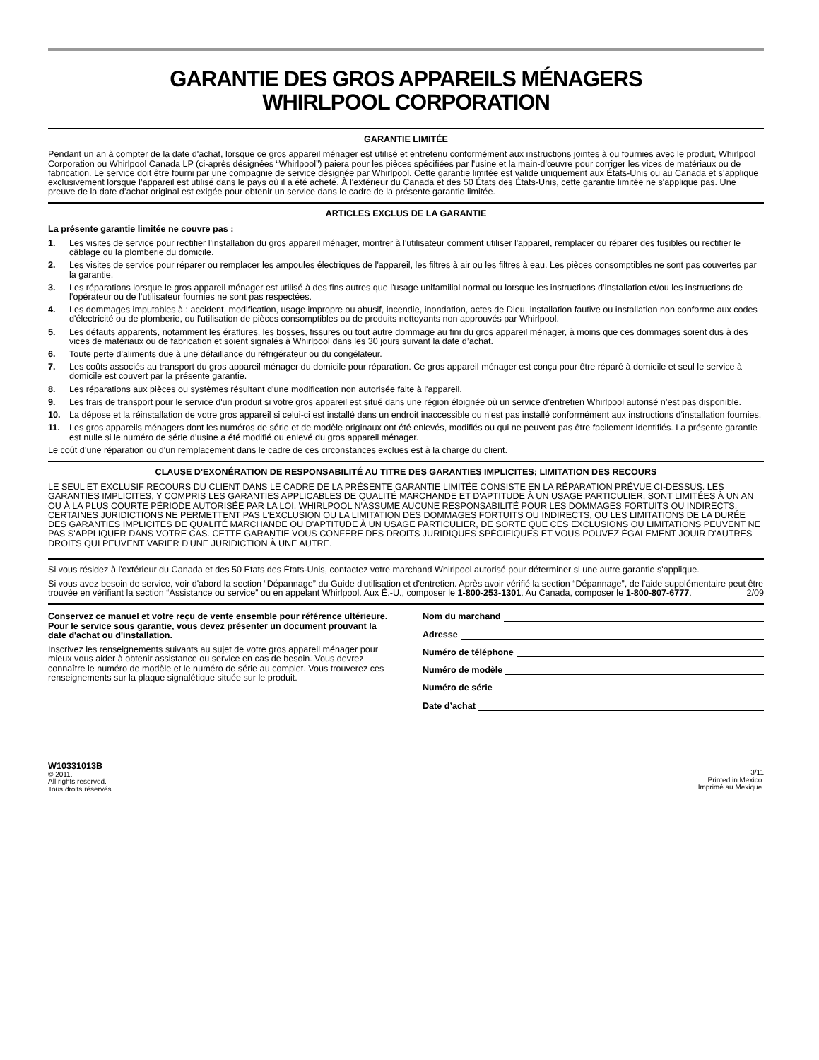GARANTIE DES GROS APPAREILS MÉNAGERS
WHIRLPOOL CORPORATION
GARANTIE LIMITÉE
Pendant un an à compter de la date d'achat, lorsque ce gros appareil ménager est utilisé et entretenu conformément aux instructions jointes à ou fournies avec le produit, Whirlpool Corporation ou Whirlpool Canada LP (ci-après désignées “Whirlpool”) paiera pour les pièces spécifiées par l'usine et la main-d'œuvre pour corriger les vices de matériaux ou de fabrication. Le service doit être fourni par une compagnie de service désignée par Whirlpool. Cette garantie limitée est valide uniquement aux États-Unis ou au Canada et s’applique exclusivement lorsque l’appareil est utilisé dans le pays où il a été acheté. À l'extérieur du Canada et des 50 États des États-Unis, cette garantie limitée ne s'applique pas. Une preuve de la date d’achat original est exigée pour obtenir un service dans le cadre de la présente garantie limitée.
ARTICLES EXCLUS DE LA GARANTIE
La présente garantie limitée ne couvre pas :
1. Les visites de service pour rectifier l'installation du gros appareil ménager, montrer à l'utilisateur comment utiliser l'appareil, remplacer ou réparer des fusibles ou rectifier le câblage ou la plomberie du domicile.
2. Les visites de service pour réparer ou remplacer les ampoules électriques de l'appareil, les filtres à air ou les filtres à eau. Les pièces consomptibles ne sont pas couvertes par la garantie.
3. Les réparations lorsque le gros appareil ménager est utilisé à des fins autres que l'usage unifamilial normal ou lorsque les instructions d’installation et/ou les instructions de l’opérateur ou de l’utilisateur fournies ne sont pas respectées.
4. Les dommages imputables à : accident, modification, usage impropre ou abusif, incendie, inondation, actes de Dieu, installation fautive ou installation non conforme aux codes d'électricité ou de plomberie, ou l'utilisation de pièces consomptibles ou de produits nettoyants non approuvés par Whirlpool.
5. Les défauts apparents, notamment les éraflures, les bosses, fissures ou tout autre dommage au fini du gros appareil ménager, à moins que ces dommages soient dus à des vices de matériaux ou de fabrication et soient signalés à Whirlpool dans les 30 jours suivant la date d’achat.
6. Toute perte d'aliments due à une défaillance du réfrigérateur ou du congélateur.
7. Les coûts associés au transport du gros appareil ménager du domicile pour réparation. Ce gros appareil ménager est conçu pour être réparé à domicile et seul le service à domicile est couvert par la présente garantie.
8. Les réparations aux pièces ou systèmes résultant d'une modification non autorisée faite à l'appareil.
9. Les frais de transport pour le service d'un produit si votre gros appareil est situé dans une région éloignée où un service d’entretien Whirlpool autorisé n’est pas disponible.
10. La dépose et la réinstallation de votre gros appareil si celui-ci est installé dans un endroit inaccessible ou n'est pas installé conformément aux instructions d'installation fournies.
11. Les gros appareils ménagers dont les numéros de série et de modèle originaux ont été enlevés, modifiés ou qui ne peuvent pas être facilement identifiés. La présente garantie est nulle si le numéro de série d’usine a été modifié ou enlevé du gros appareil ménager.
Le coût d’une réparation ou d'un remplacement dans le cadre de ces circonstances exclues est à la charge du client.
CLAUSE D'EXONÉRATION DE RESPONSABILITÉ AU TITRE DES GARANTIES IMPLICITES; LIMITATION DES RECOURS
LE SEUL ET EXCLUSIF RECOURS DU CLIENT DANS LE CADRE DE LA PRÉSENTE GARANTIE LIMITÉE CONSISTE EN LA RÉPARATION PRÉVUE CI-DESSUS. LES GARANTIES IMPLICITES, Y COMPRIS LES GARANTIES APPLICABLES DE QUALITÉ MARCHANDE ET D'APTITUDE À UN USAGE PARTICULIER, SONT LIMITÉES À UN AN OU À LA PLUS COURTE PÉRIODE AUTORISÉE PAR LA LOI. WHIRLPOOL N'ASSUME AUCUNE RESPONSABILITÉ POUR LES DOMMAGES FORTUITS OU INDIRECTS. CERTAINES JURIDICTIONS NE PERMETTENT PAS L'EXCLUSION OU LA LIMITATION DES DOMMAGES FORTUITS OU INDIRECTS, OU LES LIMITATIONS DE LA DURÉE DES GARANTIES IMPLICITES DE QUALITÉ MARCHANDE OU D'APTITUDE À UN USAGE PARTICULIER, DE SORTE QUE CES EXCLUSIONS OU LIMITATIONS PEUVENT NE PAS S'APPLIQUER DANS VOTRE CAS. CETTE GARANTIE VOUS CONFÈRE DES DROITS JURIDIQUES SPÉCIFIQUES ET VOUS POUVEZ ÉGALEMENT JOUIR D'AUTRES DROITS QUI PEUVENT VARIER D'UNE JURIDICTION À UNE AUTRE.
Si vous résidez à l'extérieur du Canada et des 50 États des États-Unis, contactez votre marchand Whirlpool autorisé pour déterminer si une autre garantie s'applique.
Si vous avez besoin de service, voir d'abord la section “Dépannage” du Guide d'utilisation et d'entretien. Après avoir vérifié la section “Dépannage”, de l'aide supplémentaire peut être trouvée en vérifiant la section “Assistance ou service” ou en appelant Whirlpool. Aux É.-U., composer le 1-800-253-1301. Au Canada, composer le 1-800-807-6777. 2/09
Conservez ce manuel et votre reçu de vente ensemble pour référence ultérieure. Pour le service sous garantie, vous devez présenter un document prouvant la date d'achat ou d'installation.
Inscrivez les renseignements suivants au sujet de votre gros appareil ménager pour mieux vous aider à obtenir assistance ou service en cas de besoin. Vous devrez connaître le numéro de modèle et le numéro de série au complet. Vous trouverez ces renseignements sur la plaque signalétique située sur le produit.
Nom du marchand
Adresse
Numéro de téléphone
Numéro de modèle
Numéro de série
Date d’achat
W10331013B
© 2011.
All rights reserved.
Tous droits réservés.
3/11
Printed in Mexico.
Imprimé au Mexique.